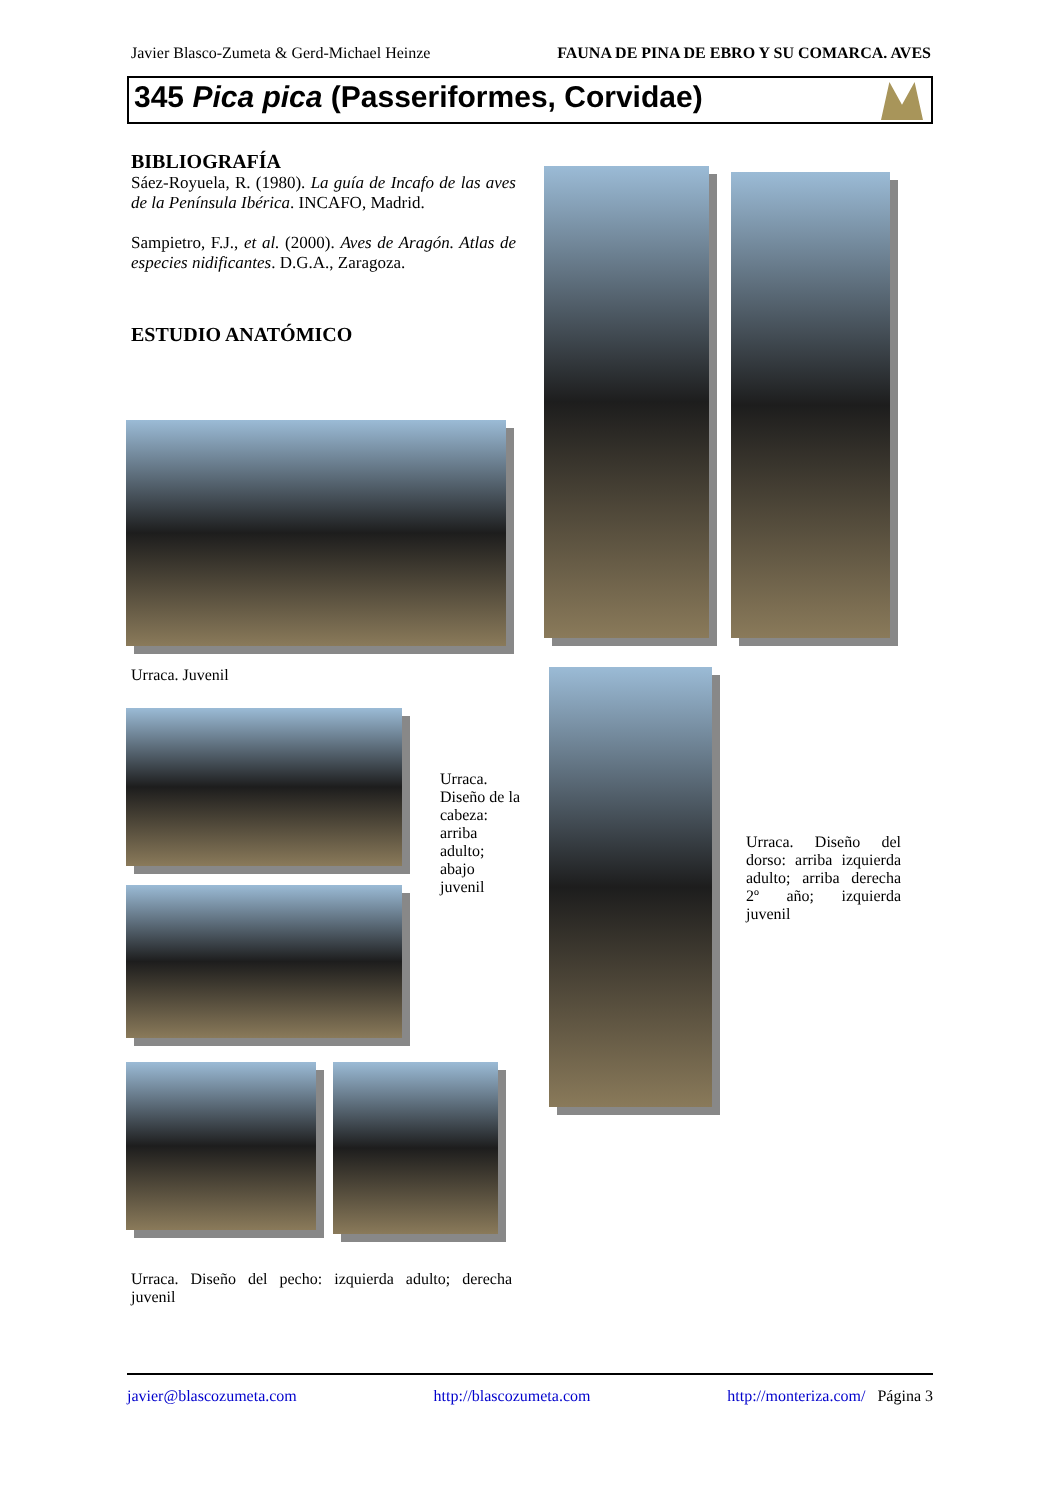Javier Blasco-Zumeta & Gerd-Michael Heinze FAUNA DE PINA DE EBRO Y SU COMARCA. AVES
345 Pica pica (Passeriformes, Corvidae)
BIBLIOGRAFÍA
Sáez-Royuela, R. (1980). La guía de Incafo de las aves de la Península Ibérica. INCAFO, Madrid.
Sampietro, F.J., et al. (2000). Aves de Aragón. Atlas de especies nidificantes. D.G.A., Zaragoza.
ESTUDIO ANATÓMICO
Urraca. Juvenil
Urraca. Diseño de la cabeza: arriba adulto; abajo juvenil
Urraca. Diseño del pecho: izquierda adulto; derecha juvenil
Urraca. Diseño del dorso: arriba izquierda adulto; arriba derecha 2º año; izquierda juvenil
javier@blascozumeta.com http://blascozumeta.com http://monteriza.com/ Página 3